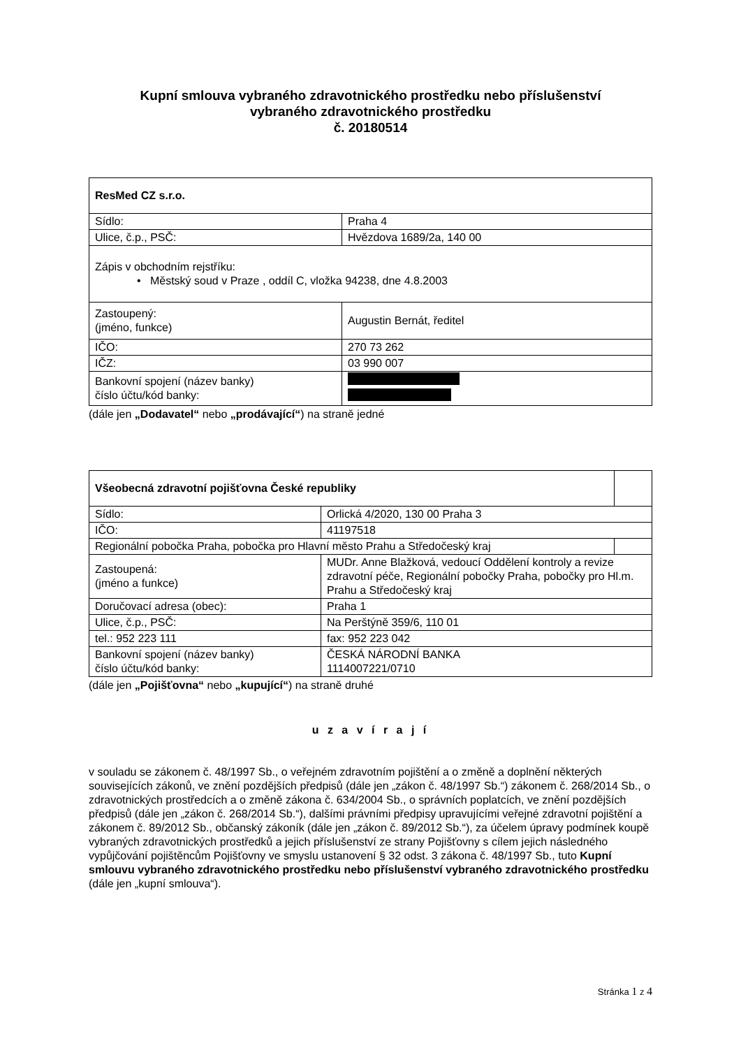Kupní smlouva vybraného zdravotnického prostředku nebo příslušenství
vybraného zdravotnického prostředku
č. 20180514
| ResMed CZ s.r.o. | |
| Sídlo: | Praha 4 |
| Ulice, č.p., PSČ: | Hvězdova 1689/2a, 140 00 |
| Zápis v obchodním rejstříku: • Městský soud v Praze , oddíl C, vložka 94238, dne 4.8.2003 | |
| Zastoupený: (jméno, funkce) | Augustin Bernát, ředitel |
| IČO: | 270 73 262 |
| IČZ: | 03 990 007 |
| Bankovní spojení (název banky) číslo účtu/kód banky: | |
(dále jen „Dodavatel“ nebo „prodávající“) na straně jedné
| Všeobecná zdravotní pojišťovna České republiky | | |
| Sídlo: | Orlická 4/2020, 130 00 Praha 3 | |
| IČO: | 41197518 | |
| Regionální pobočka Praha, pobočka pro Hlavní město Prahu a Středočeský kraj | | |
| Zastoupená: (jméno a funkce) | MUDr. Anne Blažková, vedoucí Oddělení kontroly a revize zdravotní péče, Regionální pobočky Praha, pobočky pro Hl.m. Prahu a Středočeský kraj | |
| Doručovací adresa (obec): | Praha 1 | |
| Ulice, č.p., PSČ: | Na Perštýně 359/6, 110 01 | |
| tel.: 952 223 111 | fax: 952 223 042 | |
| Bankovní spojení (název banky) číslo účtu/kód banky: | ČESKÁ NÁRODNÍ BANKA 1114007221/0710 | |
(dále jen „Pojišťovna“ nebo „kupující“) na straně druhé
u z a v í r a j í
v souladu se zákonem č. 48/1997 Sb., o veřejném zdravotním pojištění a o změně a doplnění některých souvisejících zákonů, ve znění pozdějších předpisů (dále jen „zákon č. 48/1997 Sb.“) zákonem č. 268/2014 Sb., o zdravotnických prostředcích a o změně zákona č. 634/2004 Sb., o správních poplatcích, ve znění pozdějších předpisů (dále jen „zákon č. 268/2014 Sb.“), dalšími právními předpisy upravujícími veřejné zdravotní pojištění a zákonem č. 89/2012 Sb., občanský zákoník (dále jen „zákon č. 89/2012 Sb.“), za účelem úpravy podmínek koupě vybraných zdravotnických prostředků a jejich příslušenství ze strany Pojišťovny s cílem jejich následného vypůjčování pojištěncům Pojišťovny ve smyslu ustanovení § 32 odst. 3 zákona č. 48/1997 Sb., tuto Kupní smlouvu vybraného zdravotnického prostředku nebo příslušenství vybraného zdravotnického prostředku (dále jen „kupní smlouva“).
Stránka 1 z 4